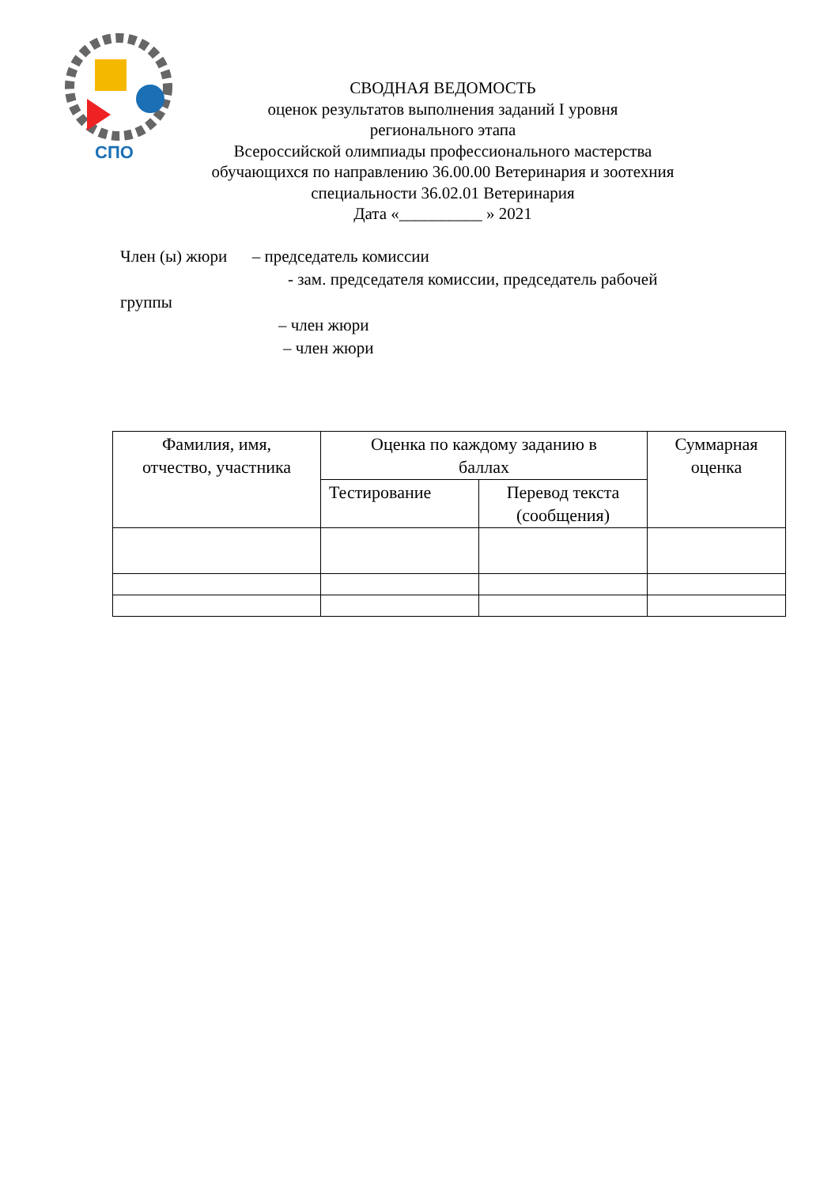СПО
СВОДНАЯ ВЕДОМОСТЬ
оценок результатов выполнения заданий I уровня
регионального этапа
Всероссийской олимпиады профессионального мастерства
обучающихся по направлению 36.00.00 Ветеринария и зоотехния
специальности 36.02.01 Ветеринария
Дата «__________ » 2021
Член (ы) жюри – председатель комиссии
- зам. председателя комиссии, председатель рабочей
группы
– член жюри
– член жюри
| Фамилия, имя, отчество, участника | Оценка по каждому заданию в баллах | | Суммарная оценка |
| --- | --- | --- | --- |
| | Тестирование | Перевод текста (сообщения) | |